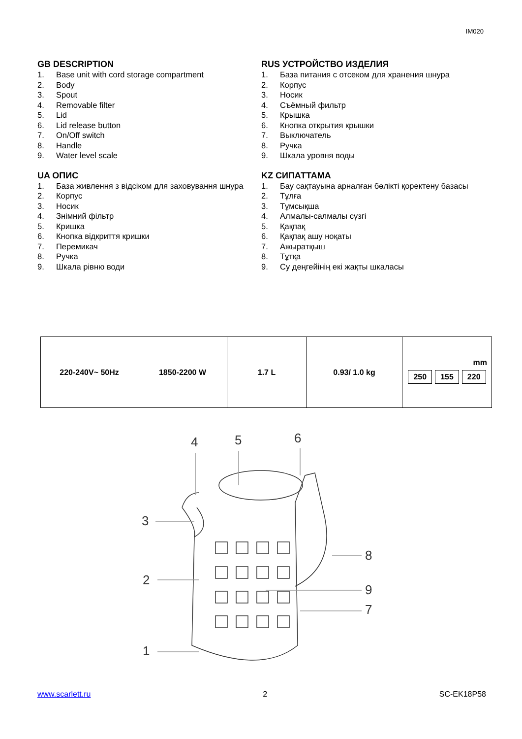IM020
GB DESCRIPTION
1. Base unit with cord storage compartment
2. Body
3. Spout
4. Removable filter
5. Lid
6. Lid release button
7. On/Off switch
8. Handle
9. Water level scale
RUS УСТРОЙСТВО ИЗДЕЛИЯ
1. База питания с отсеком для хранения шнура
2. Корпус
3. Носик
4. Съёмный фильтр
5. Крышка
6. Кнопка открытия крышки
7. Выключатель
8. Ручка
9. Шкала уровня воды
UA ОПИС
1. База живлення з відсіком для заховування шнура
2. Корпус
3. Носик
4. Знімний фільтр
5. Кришка
6. Кнопка відкриття кришки
7. Перемикач
8. Ручка
9. Шкала рівню води
KZ СИПАТТАМА
1. Бау сақтауына арналған бөлікті қоректену базасы
2. Тұлға
3. Тұмсықша
4. Алмалы-салмалы сүзгі
5. Қақпақ
6. Қақпақ ашу ноқаты
7. Ажыратқыш
8. Тұтқа
9. Су деңгейінің екі жақты шкаласы
| 220-240V~ 50Hz | 1850-2200 W | 1.7 L | 0.93/ 1.0 kg | mm 250 155 220 |
4
5
6
3
2
1
8
9
7
www.scarlett.ru 2 SC-EK18P58